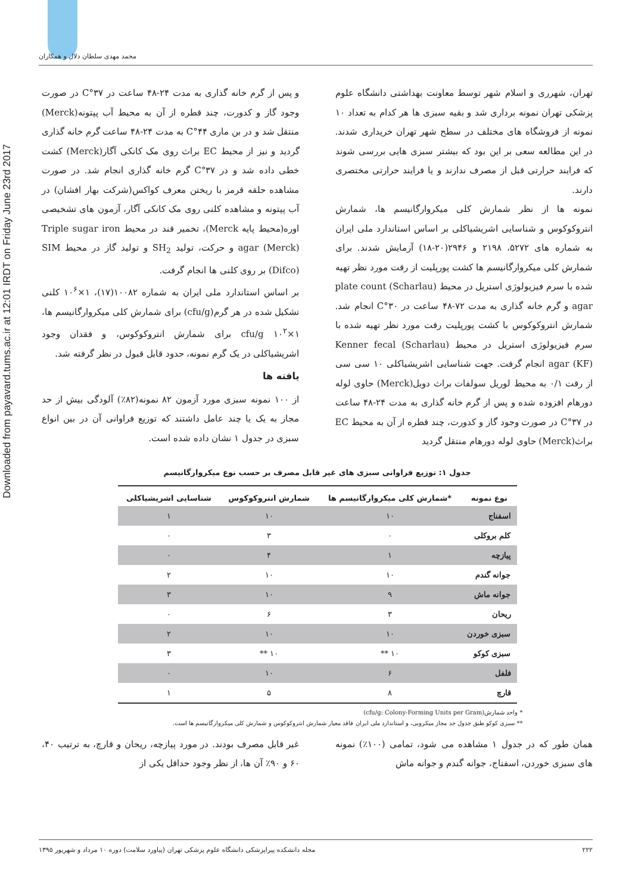Downloaded from payavard.tums.ac.ir at 12:01 IRDT on Friday June 23rd 2017
محمد مهدی سلطان دلال و همکاران
تهران، شهرری و اسلام شهر توسط معاونت بهداشتی دانشگاه علوم پزشکی تهران نمونه برداری شد و بقیه سبزی ها هر کدام به تعداد ۱۰ نمونه از فروشگاه های مختلف در سطح شهر تهران خریداری شدند. در این مطالعه سعی بر این بود که بیشتر سبزی هایی بررسی شوند که فرایند حرارتی قبل از مصرف ندارند و یا فرایند حرارتی مختصری دارند.
نمونه ها از نظر شمارش کلی میکروارگانیسم ها، شمارش انتروکوکوس و شناسایی اشریشیاکلی بر اساس استاندارد ملی ایران به شماره های ۵۲۷۲، ۲۱۹۸ و ۲۹۴۶(۲۰-۱۸) آزمایش شدند. برای شمارش کلی میکروارگانیسم ها کشت پورپلیت از رقت مورد نظر تهیه شده با سرم فیزیولوژی استریل در محیط (Scharlau) plate count agar و گرم خانه گذاری به مدت ۷۲-۴۸ ساعت در ۳۰°C انجام شد. شمارش انتروکوکوس با کشت پورپلیت رقت مورد نظر تهیه شده با سرم فیزیولوژی استریل در محیط (Scharlau) Kenner fecal agar (KF) انجام گرفت. جهت شناسایی اشریشیاکلی ۱۰ سی سی از رقت ۰/۱ به محیط لوریل سولفات براث دوبل(Merck) حاوی لوله دورهام افزوده شده و پس از گرم خانه گذاری به مدت ۲۴-۴۸ ساعت در ۳۷°C در صورت وجود گاز و کدورت، چند قطره از آن به محیط EC براث(Merck) حاوی لوله دورهام منتقل گردید
و پس از گرم خانه گذاری به مدت ۲۴-۴۸ ساعت در ۳۷°C در صورت وجود گاز و کدورت، چند قطره از آن به محیط آب پپتونه(Merck) منتقل شد و در بن ماری ۴۴°C به مدت ۲۴-۴۸ ساعت گرم خانه گذاری گردید و نیز از محیط EC براث روی مک کانکی آگار(Merck) کشت خطی داده شد و در ۳۷°C گرم خانه گذاری انجام شد. در صورت مشاهده حلقه قرمز با ریختن معرف کواکس(شرکت بهار افشان) در آب پپتونه و مشاهده کلنی روی مک کانکی آگار، آزمون های تشخیصی اوره(محیط پایه Merck)، تخمیر قند در محیط Triple sugar iron agar (Merck) و حرکت، تولید SH<sub>2</sub> و تولید گاز در محیط SIM (Difco) بر روی کلنی ها انجام گرفت.
بر اساس استاندارد ملی ایران به شماره ۱۰۰۸۲(۱۷)، ۱×۱۰<sup>۶</sup> کلنی تشکیل شده در هر گرم(cfu/g) برای شمارش کلی میکروارگانیسم ها، ۱×۱۰<sup>۲</sup> cfu/g برای شمارش انتروکوکوس، و فقدان وجود اشریشیاکلی در یک گرم نمونه، حدود قابل قبول در نظر گرفته شد.
یافته ها
از ۱۰۰ نمونه سبزی مورد آزمون ۸۲ نمونه(۸۲٪) آلودگی بیش از حد مجاز به یک یا چند عامل داشتند که توزیع فراوانی آن در بین انواع سبزی در جدول ۱ نشان داده شده است.
جدول ۱: توزیع فراوانی سبزی های غیر قابل مصرف بر حسب نوع میکروارگانیسم
| نوع نمونه | *شمارش کلی میکروارگانیسم ها | شمارش انتروکوکوس | شناسایی اشریشیاکلی |
| --- | --- | --- | --- |
| اسفناج | ۱۰ | ۱۰ | ۱ |
| کلم بروکلی | ۰ | ۳ | ۰ |
| پیازچه | ۱ | ۴ | ۰ |
| جوانه گندم | ۱۰ | ۱۰ | ۲ |
| جوانه ماش | ۹ | ۱۰ | ۳ |
| ریحان | ۳ | ۶ | ۰ |
| سبزی خوردن | ۱۰ | ۱۰ | ۲ |
| سبزی کوکو | ۱۰ ** | ۱۰ ** | ۳ |
| فلفل | ۶ | ۱۰ | ۰ |
| قارچ | ۸ | ۵ | ۱ |
* واحد شمارش(cfu/g: Colony-Forming Units per Gram)
** سبزی کوکو طبق جدول حد مجاز میکروبی، و استاندارد ملی ایران فاقد معیار شمارش انتروکوکوس و شمارش کلی میکروارگانیسم ها است.
همان طور که در جدول ۱ مشاهده می شود، تمامی (۱۰۰٪) نمونه های سبزی خوردن، اسفناج، جوانه گندم و جوانه ماش
غیر قابل مصرف بودند. در مورد پیازچه، ریحان و قارچ، به ترتیب ۴۰، ۶۰ و ۹۰٪ آن ها، از نظر وجود حداقل یکی از
۲۲۲ مجله دانشکده پیراپزشکی دانشگاه علوم پزشکی تهران (پیاورد سلامت) دوره ۱۰ مرداد و شهریور ۱۳۹۵